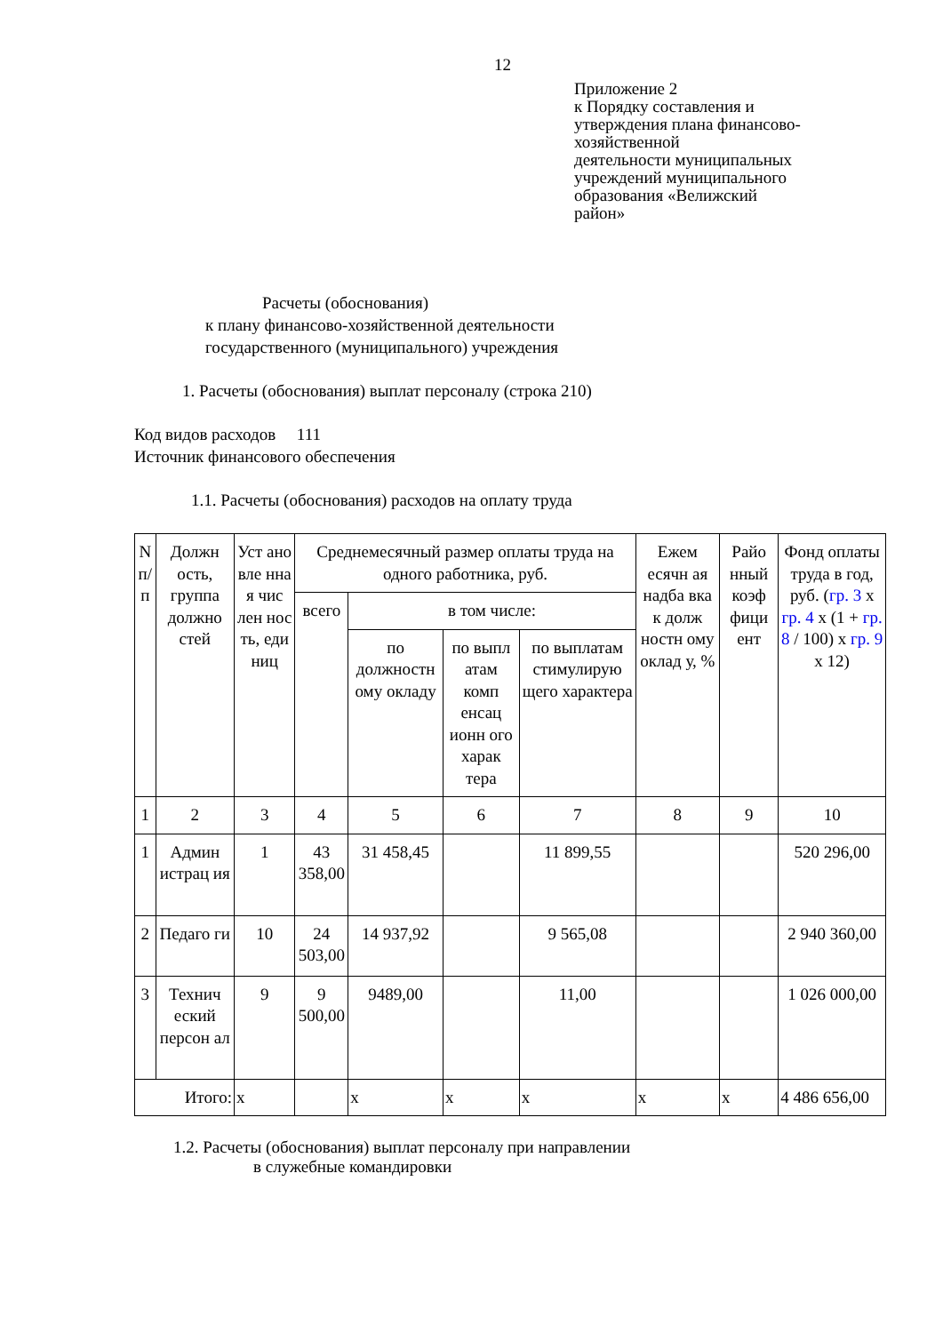12
Приложение 2
к Порядку составления и
утверждения плана финансово-
хозяйственной
деятельности муниципальных
учреждений муниципального
образования «Велижский
район»
Расчеты (обоснования)
к плану финансово-хозяйственной деятельности
государственного (муниципального) учреждения
1. Расчеты (обоснования) выплат персоналу (строка 210)
Код видов расходов 111
Источник финансового обеспечения
1.1. Расчеты (обоснования) расходов на оплату труда
| N п/п | Должн ость, группа должно стей | Уст ано вле нна я чис лен нос ть, еди ниц | Среднемесячный размер оплаты труда на одного работника, руб. | | | | Ежем есячн ая надба вка к долж ностн ому оклад у, % | Райо нный коэф фици ент | Фонд оплаты труда в год, руб. ( гр. 3 x гр. 4 x (1 + гр. 8 / 100) x гр. 9 x 12) |
| --- | --- | --- | --- | --- | --- | --- | --- | --- | --- |
| | | | всего | в том числе: | | | | | |
| | | | | по должностн ому окладу | по выпл атам комп енсац ионн ого харак тера | по выплатам стимулирую щего характера | | | |
| 1 | 2 | 3 | 4 | 5 | 6 | 7 | 8 | 9 | 10 |
| 1 | Админ истрац ия | 1 | 43 358,00 | 31 458,45 | | 11 899,55 | | | 520 296,00 |
| 2 | Педаго ги | 10 | 24 503,00 | 14 937,92 | | 9 565,08 | | | 2 940 360,00 |
| 3 | Технич еский персон ал | 9 | 9 500,00 | 9489,00 | | 11,00 | | | 1 026 000,00 |
| Итого: | | x | | x | x | x | x | x | 4 486 656,00 |
1.2. Расчеты (обоснования) выплат персоналу при направлении
в служебные командировки